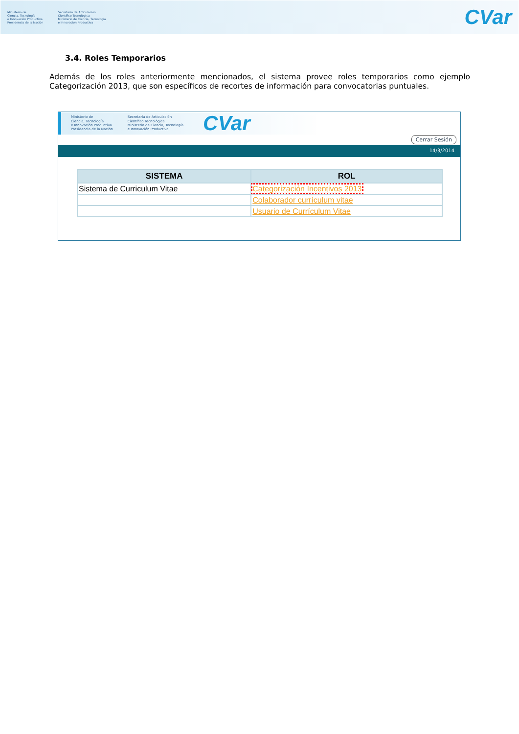Ministerio de
Ciencia, Tecnología
e Innovación Productiva
Presidencia de la Nación
Secretaría de Articulación
Científico Tecnológica
Ministerio de Ciencia, Tecnología
e Innovación Productiva
CVar
3.4. Roles Temporarios
Además de los roles anteriormente mencionados, el sistema provee roles temporarios como ejemplo Categorización 2013, que son específicos de recortes de información para convocatorias puntuales.
Ministerio de
Ciencia, Tecnología
e Innovación Productiva
Presidencia de la Nación
Secretaría de Articulación
Científico Tecnológica
Ministerio de Ciencia, Tecnología
e Innovación Productiva
CVar
Cerrar Sesión
14/3/2014
| SISTEMA | ROL |
| --- | --- |
| Sistema de Curriculum Vitae | Categorización Incentivos 2013 |
| | Colaborador currículum vitae |
| | Usuario de Currículum Vitae |